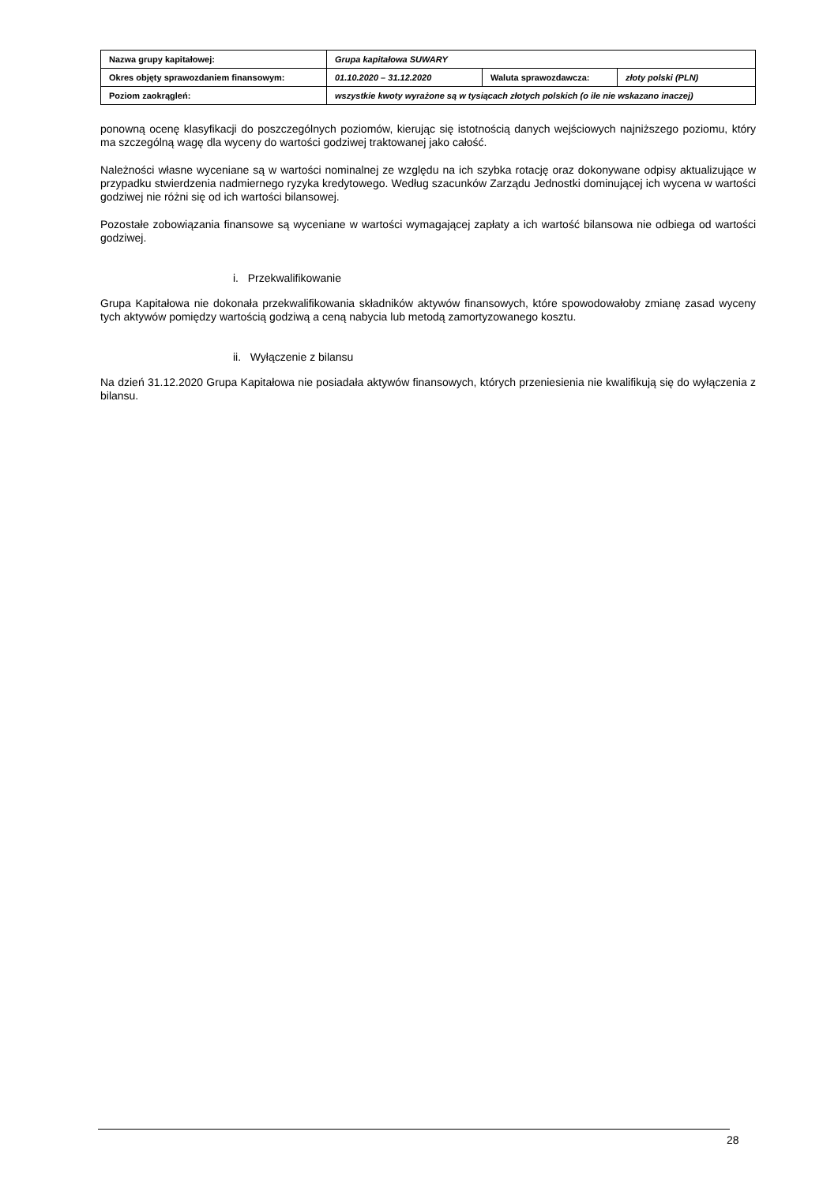| Nazwa grupy kapitałowej: | Grupa kapitałowa SUWARY | | |
| Okres objęty sprawozdaniem finansowym: | 01.10.2020 – 31.12.2020 | Waluta sprawozdawcza: | złoty polski (PLN) |
| Poziom zaokrągleń: | wszystkie kwoty wyrażone są w tysiącach złotych polskich (o ile nie wskazano inaczej) | | |
ponowną ocenę klasyfikacji do poszczególnych poziomów, kierując się istotnością danych wejściowych najniższego poziomu, który ma szczególną wagę dla wyceny do wartości godziwej traktowanej jako całość.
Należności własne wyceniane są w wartości nominalnej ze względu na ich szybka rotację oraz dokonywane odpisy aktualizujące w przypadku stwierdzenia nadmiernego ryzyka kredytowego. Według szacunków Zarządu Jednostki dominującej ich wycena w wartości godziwej nie różni się od ich wartości bilansowej.
Pozostałe zobowiązania finansowe są wyceniane w wartości wymagającej zapłaty a ich wartość bilansowa nie odbiega od wartości godziwej.
i. Przekwalifikowanie
Grupa Kapitałowa nie dokonała przekwalifikowania składników aktywów finansowych, które spowodowałoby zmianę zasad wyceny tych aktywów pomiędzy wartością godziwą a ceną nabycia lub metodą zamortyzowanego kosztu.
ii. Wyłączenie z bilansu
Na dzień 31.12.2020 Grupa Kapitałowa nie posiadała aktywów finansowych, których przeniesienia nie kwalifikują się do wyłączenia z bilansu.
28